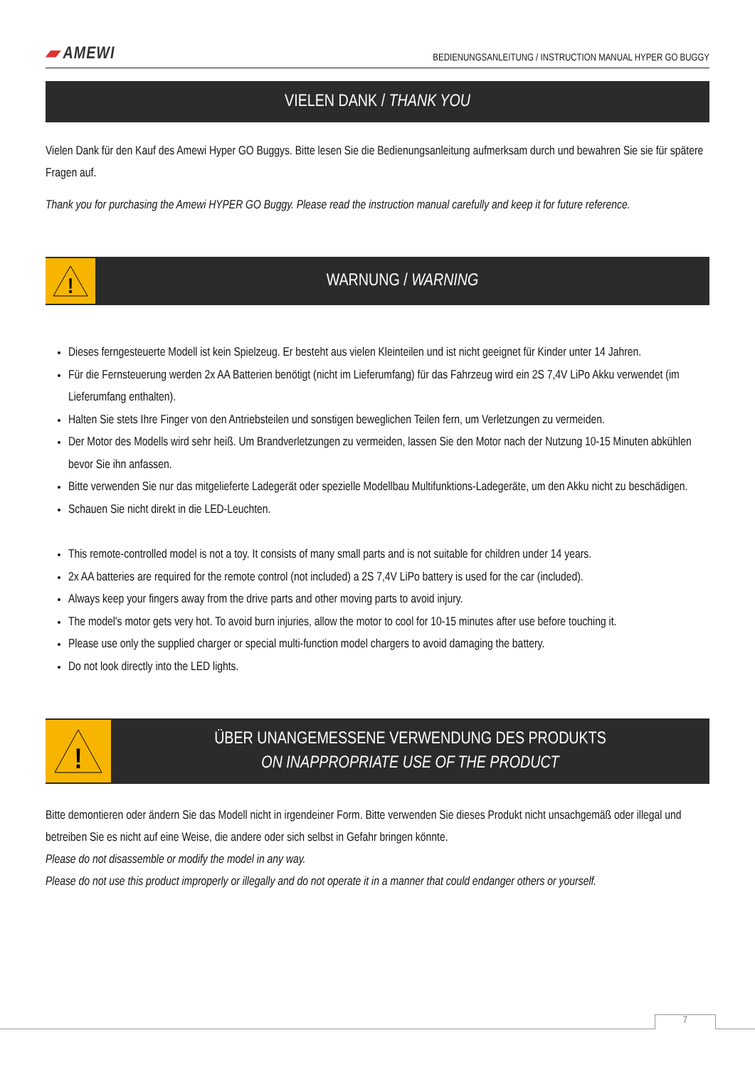▰ AMEWI
BEDIENUNGSANLEITUNG / INSTRUCTION MANUAL HYPER GO BUGGY
VIELEN DANK / THANK YOU
Vielen Dank für den Kauf des Amewi Hyper GO Buggys. Bitte lesen Sie die Bedienungsanleitung aufmerksam durch und bewahren Sie sie für spätere Fragen auf.
Thank you for purchasing the Amewi HYPER GO Buggy. Please read the instruction manual carefully and keep it for future reference.
!
WARNUNG / WARNING
Dieses ferngesteuerte Modell ist kein Spielzeug. Er besteht aus vielen Kleinteilen und ist nicht geeignet für Kinder unter 14 Jahren.
Für die Fernsteuerung werden 2x AA Batterien benötigt (nicht im Lieferumfang) für das Fahrzeug wird ein 2S 7,4V LiPo Akku verwendet (im Lieferumfang enthalten).
Halten Sie stets Ihre Finger von den Antriebsteilen und sonstigen beweglichen Teilen fern, um Verletzungen zu vermeiden.
Der Motor des Modells wird sehr heiß. Um Brandverletzungen zu vermeiden, lassen Sie den Motor nach der Nutzung 10-15 Minuten abkühlen bevor Sie ihn anfassen.
Bitte verwenden Sie nur das mitgelieferte Ladegerät oder spezielle Modellbau Multifunktions-Ladegeräte, um den Akku nicht zu beschädigen.
Schauen Sie nicht direkt in die LED-Leuchten.
This remote-controlled model is not a toy. It consists of many small parts and is not suitable for children under 14 years.
2x AA batteries are required for the remote control (not included) a 2S 7,4V LiPo battery is used for the car (included).
Always keep your fingers away from the drive parts and other moving parts to avoid injury.
The model's motor gets very hot. To avoid burn injuries, allow the motor to cool for 10-15 minutes after use before touching it.
Please use only the supplied charger or special multi-function model chargers to avoid damaging the battery.
Do not look directly into the LED lights.
!
ÜBER UNANGEMESSENE VERWENDUNG DES PRODUKTS
ON INAPPROPRIATE USE OF THE PRODUCT
Bitte demontieren oder ändern Sie das Modell nicht in irgendeiner Form. Bitte verwenden Sie dieses Produkt nicht unsachgemäß oder illegal und betreiben Sie es nicht auf eine Weise, die andere oder sich selbst in Gefahr bringen könnte.
Please do not disassemble or modify the model in any way.
Please do not use this product improperly or illegally and do not operate it in a manner that could endanger others or yourself.
7